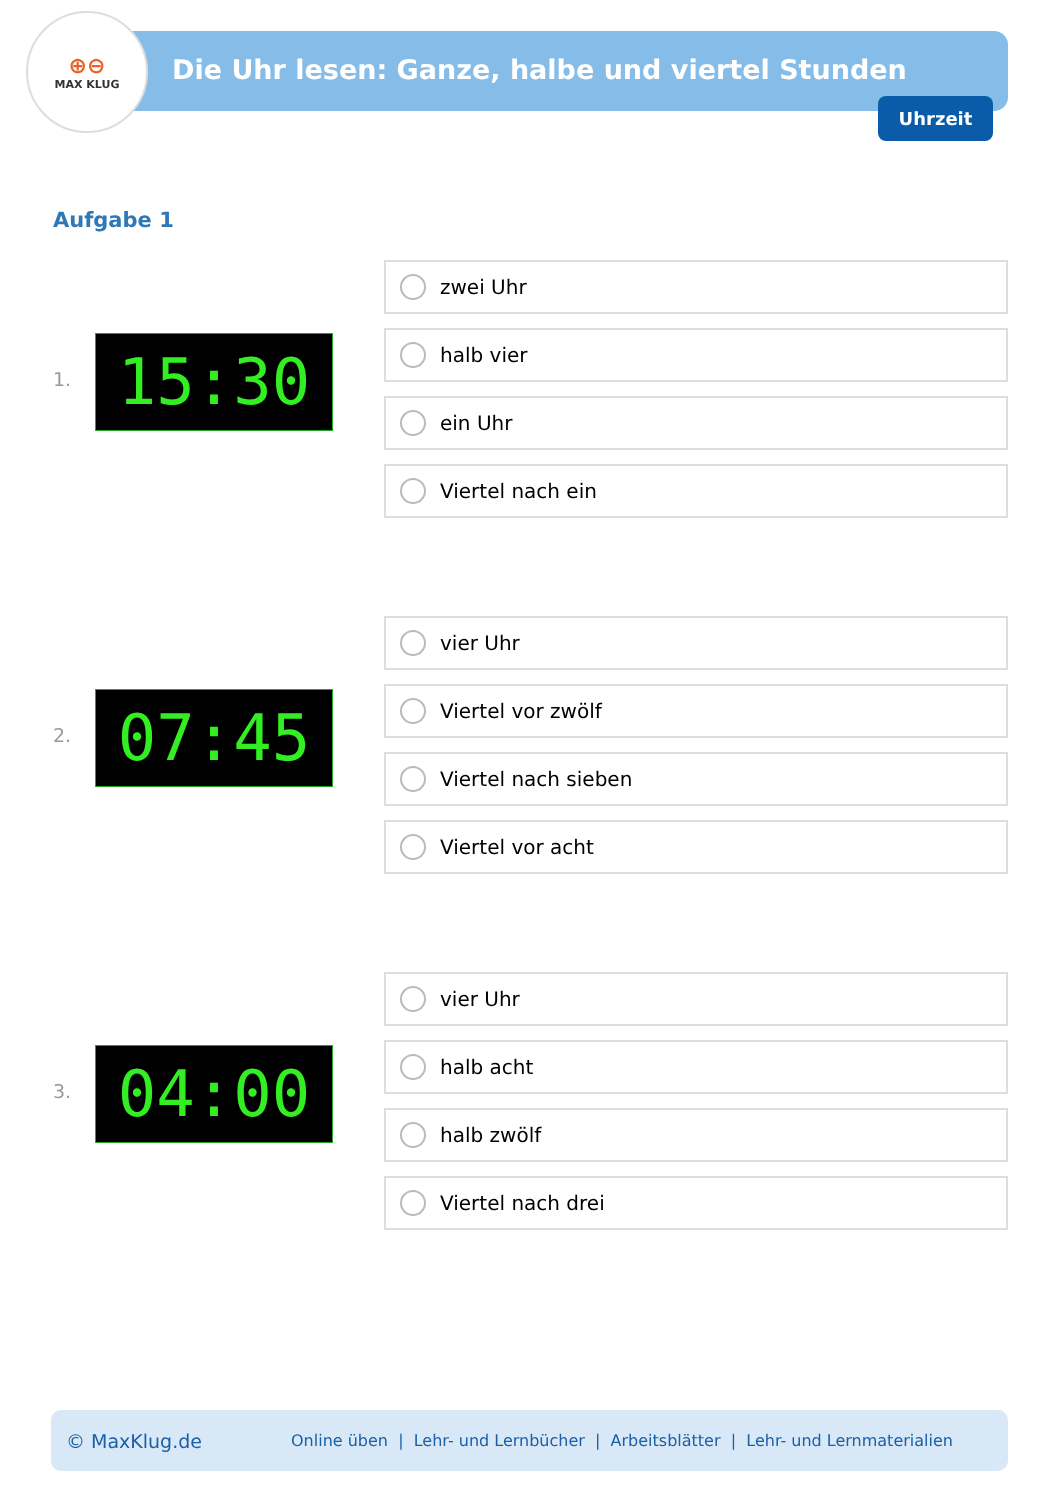⊕⊖
MAX KLUG
Die Uhr lesen: Ganze, halbe und viertel Stunden
Uhrzeit
Aufgabe 1
1. 15:30
zwei Uhr
halb vier
ein Uhr
Viertel nach ein
2. 07:45
vier Uhr
Viertel vor zwölf
Viertel nach sieben
Viertel vor acht
3. 04:00
vier Uhr
halb acht
halb zwölf
Viertel nach drei
© MaxKlug.de Online üben | Lehr- und Lernbücher | Arbeitsblätter | Lehr- und Lernmaterialien